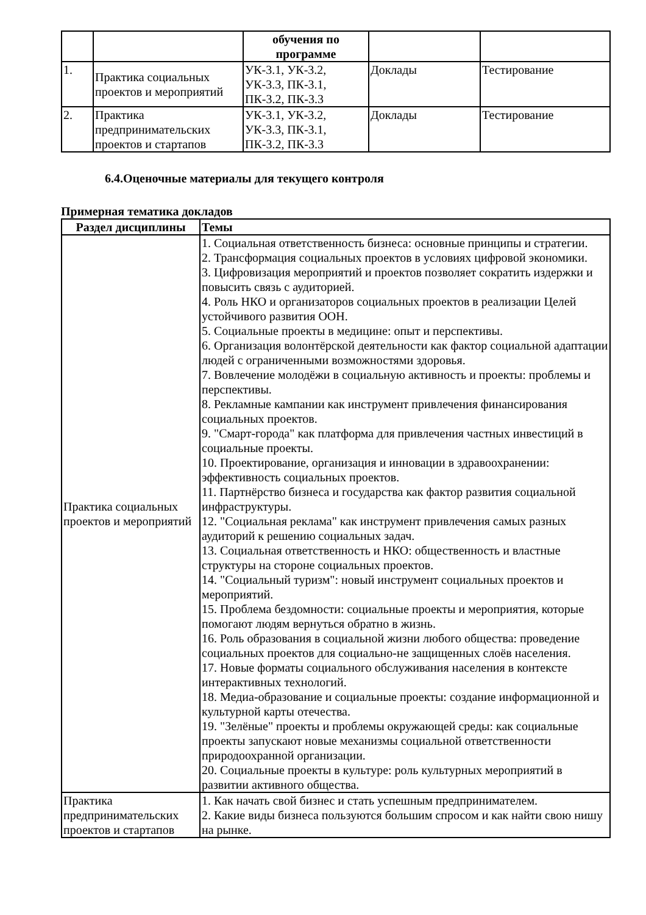| | | обучения по программе | | |
| 1. | Практика социальных проектов и мероприятий | УК-3.1, УК-3.2, УК-3.3, ПК-3.1, ПК-3.2, ПК-3.3 | Доклады | Тестирование |
| 2. | Практика предпринимательских проектов и стартапов | УК-3.1, УК-3.2, УК-3.3, ПК-3.1, ПК-3.2, ПК-3.3 | Доклады | Тестирование |
6.4.Оценочные материалы для текущего контроля
Примерная тематика докладов
| Раздел дисциплины | Темы |
| --- | --- |
| Практика социальных проектов и мероприятий | 1. Социальная ответственность бизнеса: основные принципы и стратегии. 2. Трансформация социальных проектов в условиях цифровой экономики. 3. Цифровизация мероприятий и проектов позволяет сократить издержки и повысить связь с аудиторией. 4. Роль НКО и организаторов социальных проектов в реализации Целей устойчивого развития ООН. 5. Социальные проекты в медицине: опыт и перспективы. 6. Организация волонтёрской деятельности как фактор социальной адаптации людей с ограниченными возможностями здоровья. 7. Вовлечение молодёжи в социальную активность и проекты: проблемы и перспективы. 8. Рекламные кампании как инструмент привлечения финансирования социальных проектов. 9. "Смарт-города" как платформа для привлечения частных инвестиций в социальные проекты. 10. Проектирование, организация и инновации в здравоохранении: эффективность социальных проектов. 11. Партнёрство бизнеса и государства как фактор развития социальной инфраструктуры. 12. "Социальная реклама" как инструмент привлечения самых разных аудиторий к решению социальных задач. 13. Социальная ответственность и НКО: общественность и властные структуры на стороне социальных проектов. 14. "Социальный туризм": новый инструмент социальных проектов и мероприятий. 15. Проблема бездомности: социальные проекты и мероприятия, которые помогают людям вернуться обратно в жизнь. 16. Роль образования в социальной жизни любого общества: проведение социальных проектов для социально-не защищенных слоёв населения. 17. Новые форматы социального обслуживания населения в контексте интерактивных технологий. 18. Медиа-образование и социальные проекты: создание информационной и культурной карты отечества. 19. "Зелёные" проекты и проблемы окружающей среды: как социальные проекты запускают новые механизмы социальной ответственности природоохранной организации. 20. Социальные проекты в культуре: роль культурных мероприятий в развитии активного общества. |
| Практика предпринимательских проектов и стартапов | 1. Как начать свой бизнес и стать успешным предпринимателем. 2. Какие виды бизнеса пользуются большим спросом и как найти свою нишу на рынке. |